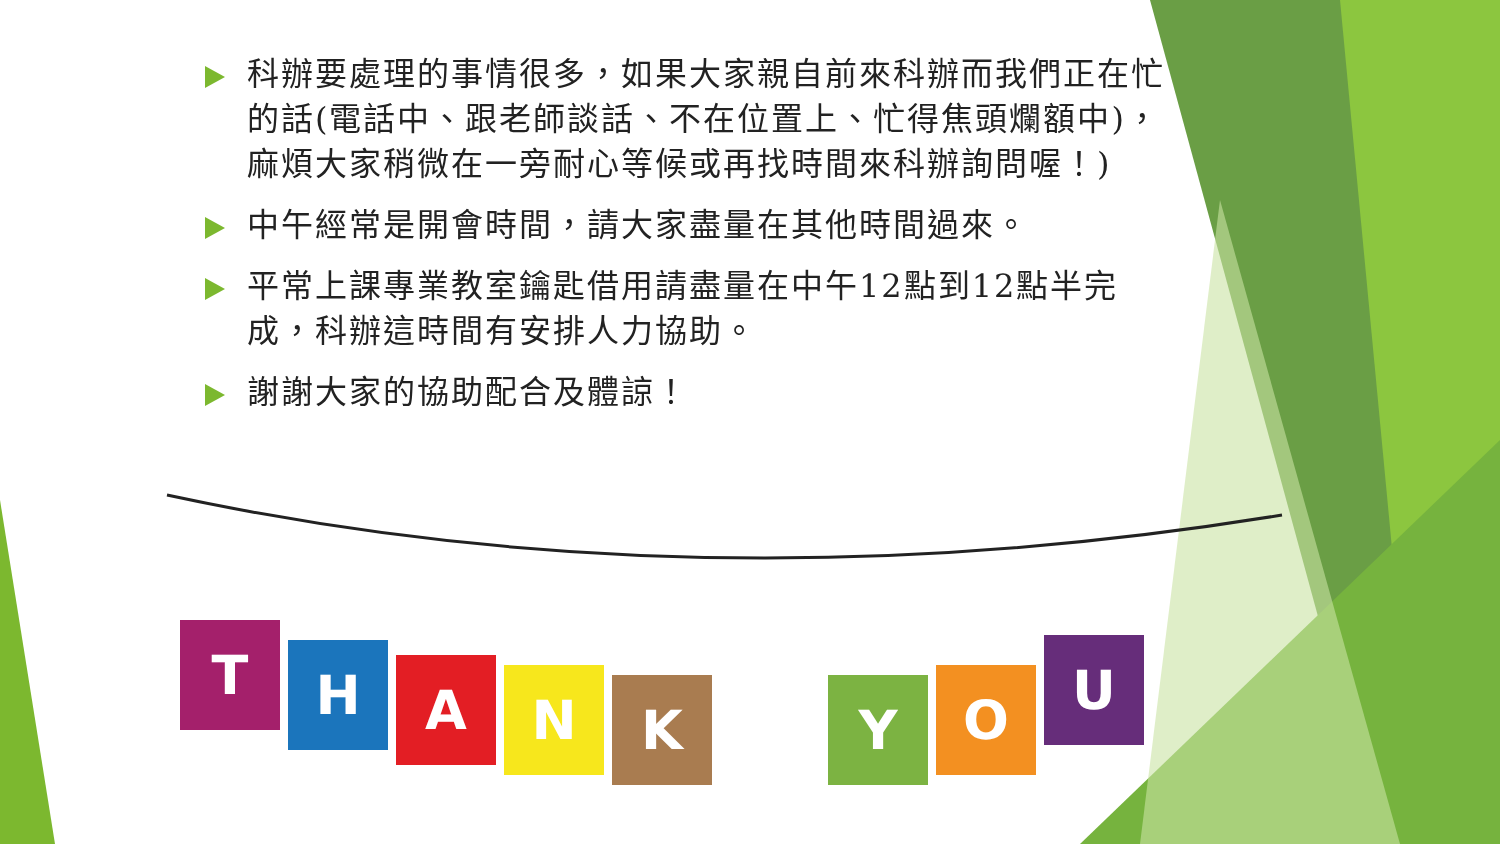科辦要處理的事情很多，如果大家親自前來科辦而我們正在忙的話(電話中、跟老師談話、不在位置上、忙得焦頭爛額中)，麻煩大家稍微在一旁耐心等候或再找時間來科辦詢問喔！)
中午經常是開會時間，請大家盡量在其他時間過來。
平常上課專業教室鑰匙借用請盡量在中午12點到12點半完成，科辦這時間有安排人力協助。
謝謝大家的協助配合及體諒！
T
H
A
N
K Y
O
U